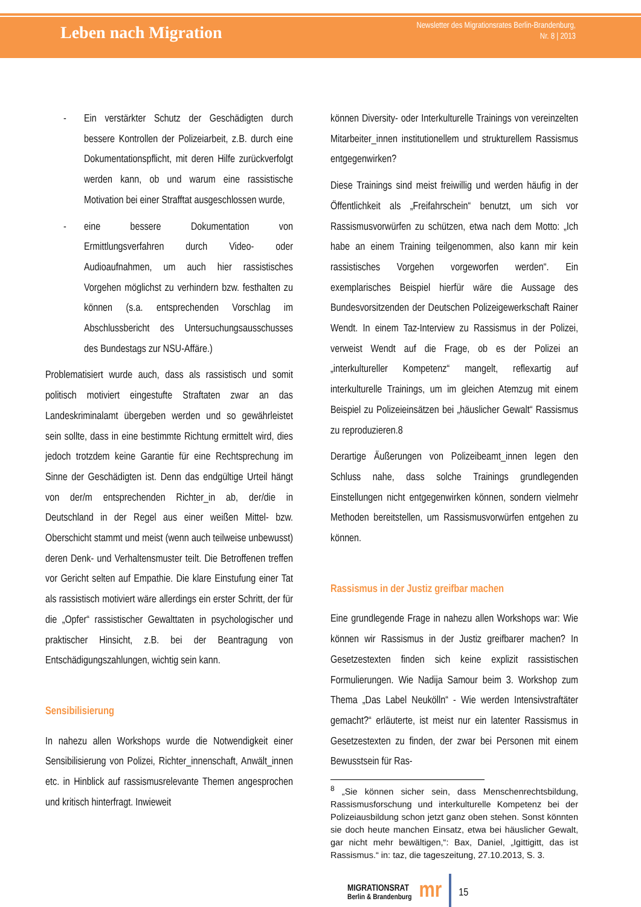Leben nach Migration
Newsletter des Migrationsrates Berlin-Brandenburg,
Nr. 8 | 2013
- Ein verstärkter Schutz der Geschädigten durch bessere Kontrollen der Polizeiarbeit, z.B. durch eine Dokumentationspflicht, mit deren Hilfe zurückverfolgt werden kann, ob und warum eine rassistische Motivation bei einer Strafftat ausgeschlossen wurde,
- eine bessere Dokumentation von Ermittlungsverfahren durch Video- oder Audioaufnahmen, um auch hier rassistisches Vorgehen möglichst zu verhindern bzw. festhalten zu können (s.a. entsprechenden Vorschlag im Abschlussbericht des Untersuchungsausschusses des Bundestags zur NSU-Affäre.)
Problematisiert wurde auch, dass als rassistisch und somit politisch motiviert eingestufte Straftaten zwar an das Landeskriminalamt übergeben werden und so gewährleistet sein sollte, dass in eine bestimmte Richtung ermittelt wird, dies jedoch trotzdem keine Garantie für eine Rechtsprechung im Sinne der Geschädigten ist. Denn das endgültige Urteil hängt von der/m entsprechenden Richter_in ab, der/die in Deutschland in der Regel aus einer weißen Mittel- bzw. Oberschicht stammt und meist (wenn auch teilweise unbewusst) deren Denk- und Verhaltensmuster teilt. Die Betroffenen treffen vor Gericht selten auf Empathie. Die klare Einstufung einer Tat als rassistisch motiviert wäre allerdings ein erster Schritt, der für die „Opfer“ rassistischer Gewalttaten in psychologischer und praktischer Hinsicht, z.B. bei der Beantragung von Entschädigungszahlungen, wichtig sein kann.
Sensibilisierung
In nahezu allen Workshops wurde die Notwendigkeit einer Sensibilisierung von Polizei, Richter_innenschaft, Anwält_innen etc. in Hinblick auf rassismusrelevante Themen angesprochen und kritisch hinterfragt. Inwieweit
können Diversity- oder Interkulturelle Trainings von vereinzelten Mitarbeiter_innen institutionellem und strukturellem Rassismus entgegenwirken?
Diese Trainings sind meist freiwillig und werden häufig in der Öffentlichkeit als „Freifahrschein“ benutzt, um sich vor Rassismusvorwürfen zu schützen, etwa nach dem Motto: „Ich habe an einem Training teilgenommen, also kann mir kein rassistisches Vorgehen vorgeworfen werden“. Ein exemplarisches Beispiel hierfür wäre die Aussage des Bundesvorsitzenden der Deutschen Polizeigewerkschaft Rainer Wendt. In einem Taz-Interview zu Rassismus in der Polizei, verweist Wendt auf die Frage, ob es der Polizei an „interkultureller Kompetenz“ mangelt, reflexartig auf interkulturelle Trainings, um im gleichen Atemzug mit einem Beispiel zu Polizeieinsätzen bei „häuslicher Gewalt“ Rassismus zu reproduzieren.8
Derartige Äußerungen von Polizeibeamt_innen legen den Schluss nahe, dass solche Trainings grundlegenden Einstellungen nicht entgegenwirken können, sondern vielmehr Methoden bereitstellen, um Rassismusvorwürfen entgehen zu können.
Rassismus in der Justiz greifbar machen
Eine grundlegende Frage in nahezu allen Workshops war: Wie können wir Rassismus in der Justiz greifbarer machen? In Gesetzestexten finden sich keine explizit rassistischen Formulierungen. Wie Nadija Samour beim 3. Workshop zum Thema „Das Label Neukölln“ - Wie werden Intensivstraftäter gemacht?“ erläuterte, ist meist nur ein latenter Rassismus in Gesetzestexten zu finden, der zwar bei Personen mit einem Bewusstsein für Ras-
<sup>8</sup> „Sie können sicher sein, dass Menschenrechtsbildung, Rassismusforschung und interkulturelle Kompetenz bei der Polizeiausbildung schon jetzt ganz oben stehen. Sonst könnten sie doch heute manchen Einsatz, etwa bei häuslicher Gewalt, gar nicht mehr bewältigen,“: Bax, Daniel, „Igittigitt, das ist Rassismus.“ in: taz, die tageszeitung, 27.10.2013, S. 3.
MIGRATIONSRAT
Berlin & Brandenburg
mr
15